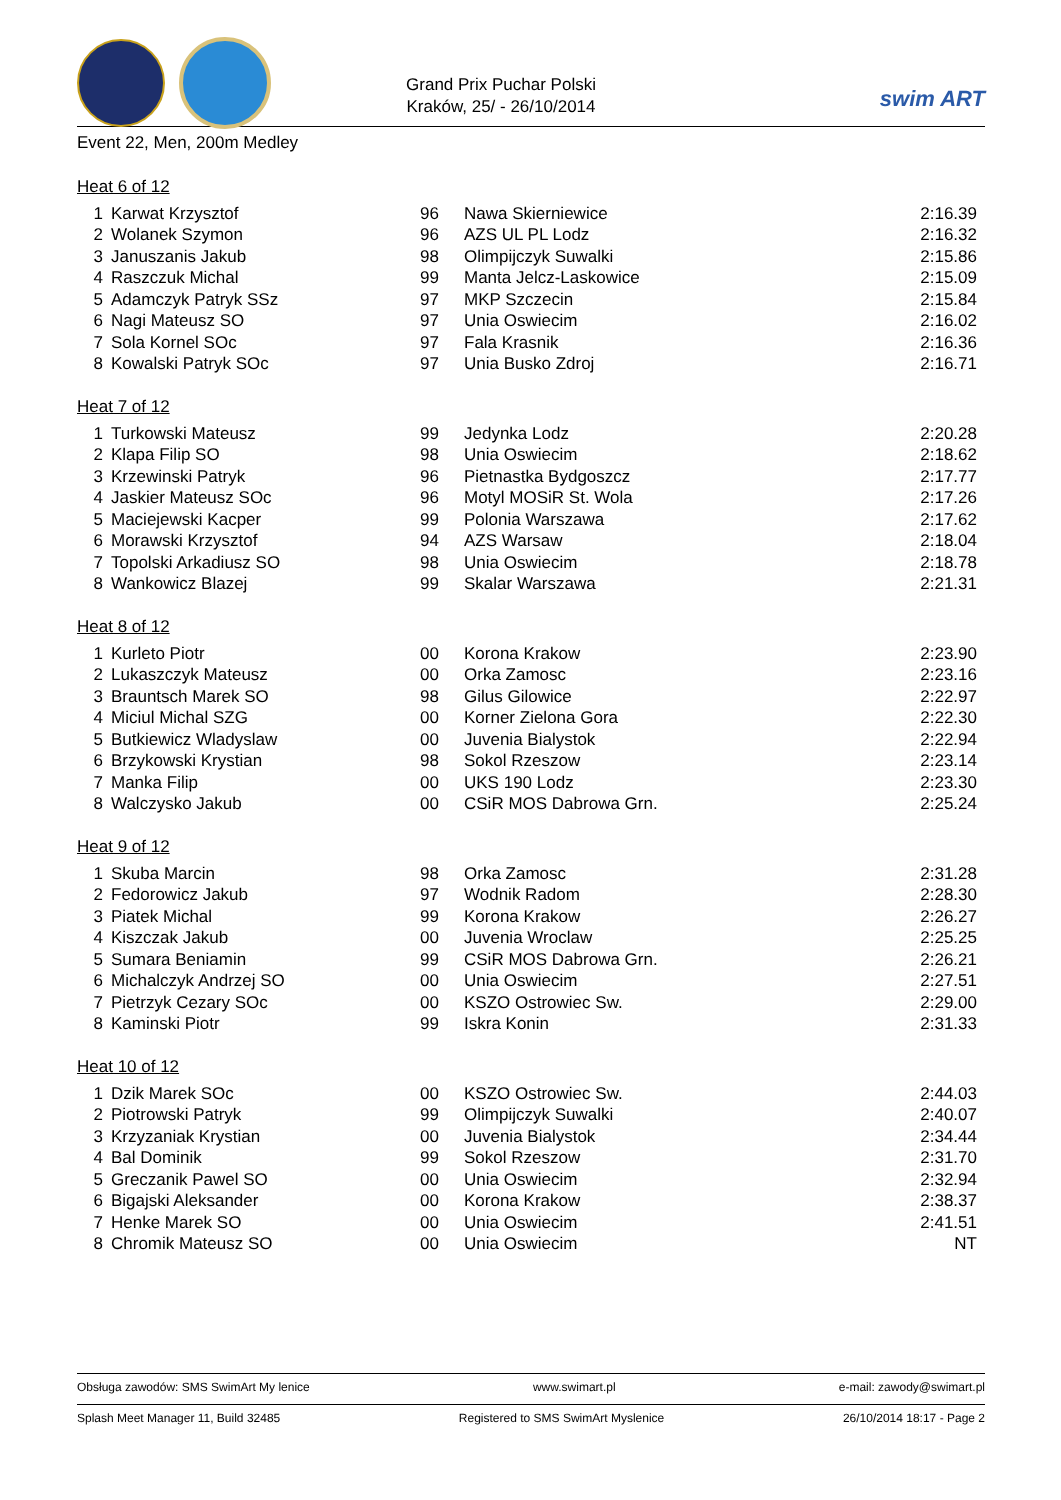Grand Prix Puchar Polski
Kraków, 25/ - 26/10/2014
swim ART
Event 22, Men, 200m Medley
Heat 6 of 12
| 1 | Karwat Krzysztof | 96 | Nawa Skierniewice | 2:16.39 |
| 2 | Wolanek Szymon | 96 | AZS UL PL Lodz | 2:16.32 |
| 3 | Januszanis Jakub | 98 | Olimpijczyk Suwalki | 2:15.86 |
| 4 | Raszczuk Michal | 99 | Manta Jelcz-Laskowice | 2:15.09 |
| 5 | Adamczyk Patryk SSz | 97 | MKP Szczecin | 2:15.84 |
| 6 | Nagi Mateusz SO | 97 | Unia Oswiecim | 2:16.02 |
| 7 | Sola Kornel SOc | 97 | Fala Krasnik | 2:16.36 |
| 8 | Kowalski Patryk SOc | 97 | Unia Busko Zdroj | 2:16.71 |
Heat 7 of 12
| 1 | Turkowski Mateusz | 99 | Jedynka Lodz | 2:20.28 |
| 2 | Klapa Filip SO | 98 | Unia Oswiecim | 2:18.62 |
| 3 | Krzewinski Patryk | 96 | Pietnastka Bydgoszcz | 2:17.77 |
| 4 | Jaskier Mateusz SOc | 96 | Motyl MOSiR St. Wola | 2:17.26 |
| 5 | Maciejewski Kacper | 99 | Polonia Warszawa | 2:17.62 |
| 6 | Morawski Krzysztof | 94 | AZS Warsaw | 2:18.04 |
| 7 | Topolski Arkadiusz SO | 98 | Unia Oswiecim | 2:18.78 |
| 8 | Wankowicz Blazej | 99 | Skalar Warszawa | 2:21.31 |
Heat 8 of 12
| 1 | Kurleto Piotr | 00 | Korona Krakow | 2:23.90 |
| 2 | Lukaszczyk Mateusz | 00 | Orka Zamosc | 2:23.16 |
| 3 | Brauntsch Marek SO | 98 | Gilus Gilowice | 2:22.97 |
| 4 | Miciul Michal SZG | 00 | Korner Zielona Gora | 2:22.30 |
| 5 | Butkiewicz Wladyslaw | 00 | Juvenia Bialystok | 2:22.94 |
| 6 | Brzykowski Krystian | 98 | Sokol Rzeszow | 2:23.14 |
| 7 | Manka Filip | 00 | UKS 190 Lodz | 2:23.30 |
| 8 | Walczysko Jakub | 00 | CSiR MOS Dabrowa Grn. | 2:25.24 |
Heat 9 of 12
| 1 | Skuba Marcin | 98 | Orka Zamosc | 2:31.28 |
| 2 | Fedorowicz Jakub | 97 | Wodnik Radom | 2:28.30 |
| 3 | Piatek Michal | 99 | Korona Krakow | 2:26.27 |
| 4 | Kiszczak Jakub | 00 | Juvenia Wroclaw | 2:25.25 |
| 5 | Sumara Beniamin | 99 | CSiR MOS Dabrowa Grn. | 2:26.21 |
| 6 | Michalczyk Andrzej SO | 00 | Unia Oswiecim | 2:27.51 |
| 7 | Pietrzyk Cezary SOc | 00 | KSZO Ostrowiec Sw. | 2:29.00 |
| 8 | Kaminski Piotr | 99 | Iskra Konin | 2:31.33 |
Heat 10 of 12
| 1 | Dzik Marek SOc | 00 | KSZO Ostrowiec Sw. | 2:44.03 |
| 2 | Piotrowski Patryk | 99 | Olimpijczyk Suwalki | 2:40.07 |
| 3 | Krzyzaniak Krystian | 00 | Juvenia Bialystok | 2:34.44 |
| 4 | Bal Dominik | 99 | Sokol Rzeszow | 2:31.70 |
| 5 | Greczanik Pawel SO | 00 | Unia Oswiecim | 2:32.94 |
| 6 | Bigajski Aleksander | 00 | Korona Krakow | 2:38.37 |
| 7 | Henke Marek SO | 00 | Unia Oswiecim | 2:41.51 |
| 8 | Chromik Mateusz SO | 00 | Unia Oswiecim | NT |
Obsługa zawodów: SMS SwimArt My lenice www.swimart.pl e-mail: zawody@swimart.pl
Splash Meet Manager 11, Build 32485 Registered to SMS SwimArt Myslenice 26/10/2014 18:17 - Page 2